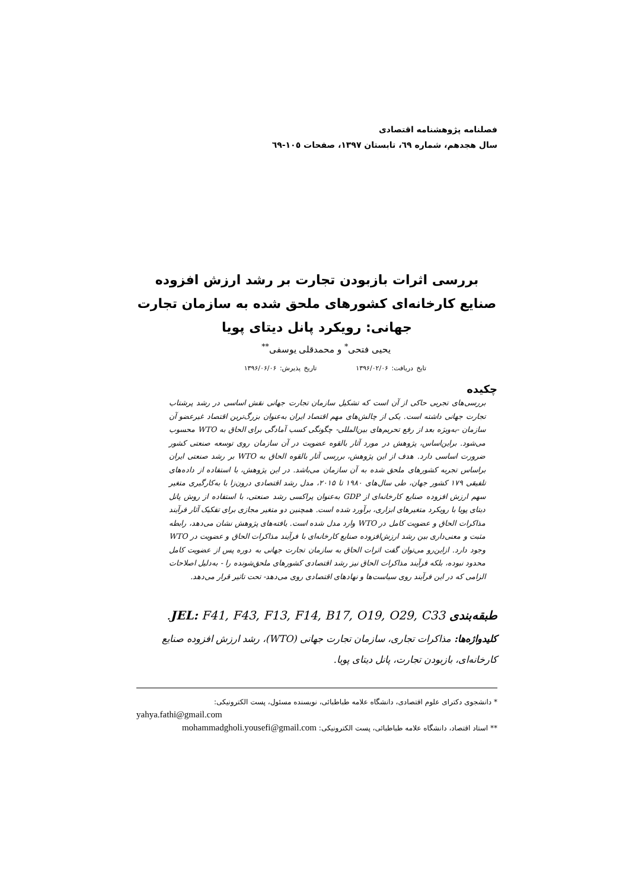فصلنامه پژوهشنامه اقتصادی
سال هجدهم، شماره ٦٩، تابستان ١٣٩٧، صفحات ١٠٥-٦٩
بررسی اثرات بازبودن تجارت بر رشد ارزش افزوده صنایع کارخانه‌ای کشورهای ملحق شده به سازمان تجارت جهانی: رویکرد پانل دیتای پویا
یحیی فتحی<sup>*</sup> و محمدقلی یوسفی<sup>**</sup>
تایخ دریافت: ۱۳۹۶/۰۲/۰۶ تاریخ پذیرش: ۱۳۹۶/۰۶/۰۶
چکیده
بررسی‌های تجربی حاکی از آن است که تشکیل سازمان تجارت جهانی نقش اساسی در رشد پرشتاب تجارت جهانی داشته است. یکی از چالش‌های مهم اقتصاد ایران به‌عنوان بزرگ‌ترین اقتصاد غیرعضو آن سازمان -به‌ویژه بعد از رفع تحریم‌های بین‌المللی- چگونگی کسب آمادگی برای الحاق به WTO محسوب می‌شود. براین‌اساس، پژوهش در مورد آثار بالقوه عضویت در آن سازمان روی توسعه صنعتی کشور ضرورت اساسی دارد. هدف از این پژوهش، بررسی آثار بالقوه الحاق به WTO بر رشد صنعتی ایران براساس تجربه کشورهای ملحق شده به آن سازمان می‌باشد. در این پژوهش، با استفاده از داده‌های تلفیقی ۱۷۹ کشور جهان، طی سال‌های ۱۹۸۰ تا ۲۰۱۵، مدل رشد اقتصادی درون‌زا با به‌کارگیری متغیر سهم ارزش افزوده صنایع کارخانه‌ای از GDP به‌عنوان پراکسی رشد صنعتی، با استفاده از روش پانل دیتای پویا با رویکرد متغیرهای ابزاری، برآورد شده است. همچنین دو متغیر مجازی برای تفکیک آثار فرآیند مذاکرات الحاق و عضویت کامل در WTO وارد مدل شده است. یافته‌های پژوهش نشان می‌دهد، رابطه مثبت و معنی‌داری بین رشد ارزش‌افزوده صنایع کارخانه‌ای با فرآیند مذاکرات الحاق و عضویت در WTO وجود دارد. ازاین‌رو می‌توان گفت اثرات الحاق به سازمان تجارت جهانی به دوره پس از عضویت کامل محدود نبوده، بلکه فرآیند مذاکرات الحاق نیز رشد اقتصادی کشورهای ملحق‌شونده را - به‌دلیل اصلاحات الزامی که در این فرآیند روی سیاست‌ها و نهادهای اقتصادی روی می‌دهد- تحت تاثیر قرار می‌دهد.
طبقه‌بندی JEL: F41, F43, F13, F14, B17, O19, O29, C33.
کلیدواژه‌ها: مذاکرات تجاری، سازمان تجارت جهانی (WTO)، رشد ارزش افزوده صنایع کارخانه‌ای، بازبودن تجارت، پانل دیتای پویا.
* دانشجوی دکترای علوم اقتصادی، دانشگاه علامه طباطبائی، نویسنده مسئول، پست الکترونیکی:
yahya.fathi@gmail.com
** استاد اقتصاد، دانشگاه علامه طباطبائی، پست الکترونیکی: mohammadgholi.yousefi@gmail.com